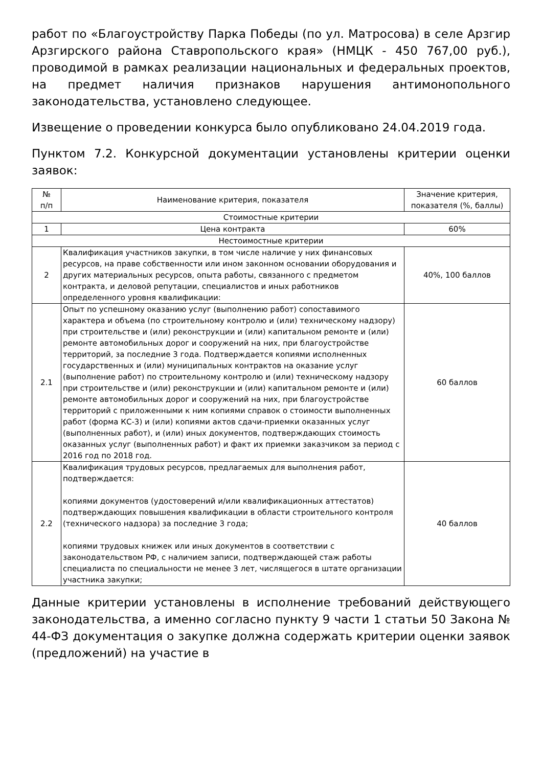работ по «Благоустройству Парка Победы (по ул. Матросова) в селе Арзгир Арзгирского района Ставропольского края» (НМЦК - 450 767,00 руб.), проводимой в рамках реализации национальных и федеральных проектов, на предмет наличия признаков нарушения антимонопольного законодательства, установлено следующее.
Извещение о проведении конкурса было опубликовано 24.04.2019 года.
Пунктом 7.2. Конкурсной документации установлены критерии оценки заявок:
| № п/п | Наименование критерия, показателя | Значение критерия, показателя (%, баллы) |
| --- | --- | --- |
| Стоимостные критерии | | |
| 1 | Цена контракта | 60% |
| Нестоимостные критерии | | |
| 2 | Квалификация участников закупки, в том числе наличие у них финансовых ресурсов, на праве собственности или ином законном основании оборудования и других материальных ресурсов, опыта работы, связанного с предметом контракта, и деловой репутации, специалистов и иных работников определенного уровня квалификации: | 40%, 100 баллов |
| 2.1 | Опыт по успешному оказанию услуг (выполнению работ) сопоставимого характера и объема (по строительному контролю и (или) техническому надзору) при строительстве и (или) реконструкции и (или) капитальном ремонте и (или) ремонте автомобильных дорог и сооружений на них, при благоустройстве территорий, за последние 3 года. Подтверждается копиями исполненных государственных и (или) муниципальных контрактов на оказание услуг (выполнение работ) по строительному контролю и (или) техническому надзору при строительстве и (или) реконструкции и (или) капитальном ремонте и (или) ремонте автомобильных дорог и сооружений на них, при благоустройстве территорий с приложенными к ним копиями справок о стоимости выполненных работ (форма КС-3) и (или) копиями актов сдачи-приемки оказанных услуг (выполненных работ), и (или) иных документов, подтверждающих стоимость оказанных услуг (выполненных работ) и факт их приемки заказчиком за период с 2016 год по 2018 год. | 60 баллов |
| 2.2 | Квалификация трудовых ресурсов, предлагаемых для выполнения работ, подтверждается: копиями документов (удостоверений и/или квалификационных аттестатов) подтверждающих повышения квалификации в области строительного контроля (технического надзора) за последние 3 года; копиями трудовых книжек или иных документов в соответствии с законодательством РФ, с наличием записи, подтверждающей стаж работы специалиста по специальности не менее 3 лет, числящегося в штате организации участника закупки; | 40 баллов |
Данные критерии установлены в исполнение требований действующего законодательства, а именно согласно пункту 9 части 1 статьи 50 Закона № 44-ФЗ документация о закупке должна содержать критерии оценки заявок (предложений) на участие в